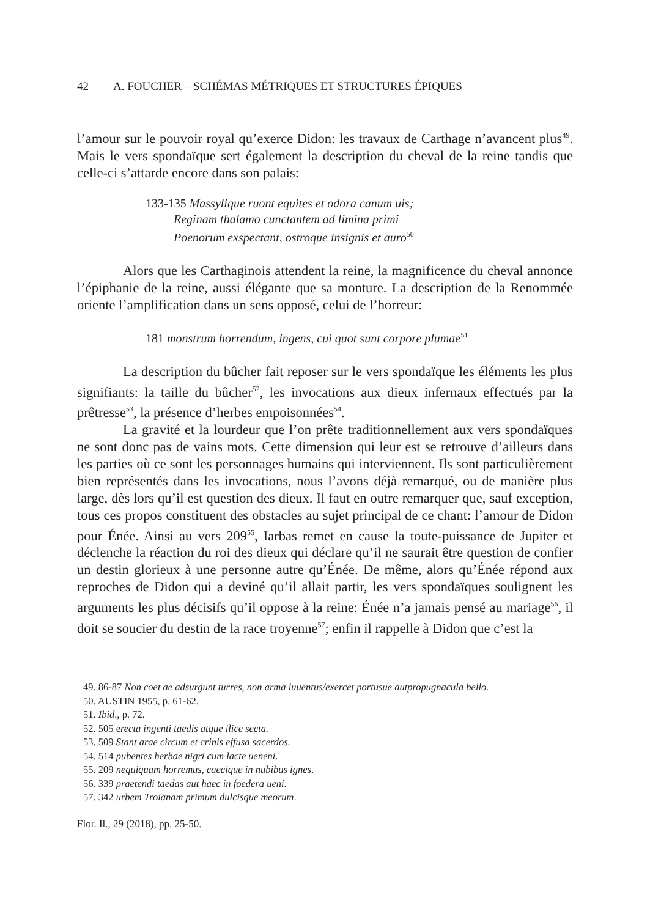42 A. FOUCHER – SCHÉMAS MÉTRIQUES ET STRUCTURES ÉPIQUES
l’amour sur le pouvoir royal qu’exerce Didon: les travaux de Carthage n’avancent plus<sup>49</sup>. Mais le vers spondaïque sert également la description du cheval de la reine tandis que celle-ci s’attarde encore dans son palais:
133-135 Massylique ruont equites et odora canum uis;
Reginam thalamo cunctantem ad limina primi
Poenorum exspectant, ostroque insignis et auro<sup>50</sup>
Alors que les Carthaginois attendent la reine, la magnificence du cheval annonce l’épiphanie de la reine, aussi élégante que sa monture. La description de la Renommée oriente l’amplification dans un sens opposé, celui de l’horreur:
181 monstrum horrendum, ingens, cui quot sunt corpore plumae<sup>51</sup>
La description du bûcher fait reposer sur le vers spondaïque les éléments les plus signifiants: la taille du bûcher<sup>52</sup>, les invocations aux dieux infernaux effectués par la prêtresse<sup>53</sup>, la présence d’herbes empoisonnées<sup>54</sup>.
La gravité et la lourdeur que l’on prête traditionnellement aux vers spondaïques ne sont donc pas de vains mots. Cette dimension qui leur est se retrouve d’ailleurs dans les parties où ce sont les personnages humains qui interviennent. Ils sont particulièrement bien représentés dans les invocations, nous l’avons déjà remarqué, ou de manière plus large, dès lors qu’il est question des dieux. Il faut en outre remarquer que, sauf exception, tous ces propos constituent des obstacles au sujet principal de ce chant: l’amour de Didon pour Énée. Ainsi au vers 209<sup>55</sup>, Iarbas remet en cause la toute-puissance de Jupiter et déclenche la réaction du roi des dieux qui déclare qu’il ne saurait être question de confier un destin glorieux à une personne autre qu’Énée. De même, alors qu’Énée répond aux reproches de Didon qui a deviné qu’il allait partir, les vers spondaïques soulignent les arguments les plus décisifs qu’il oppose à la reine: Énée n’a jamais pensé au mariage<sup>56</sup>, il doit se soucier du destin de la race troyenne<sup>57</sup>; enfin il rappelle à Didon que c’est la
49. 86-87 Non coet ae adsurgunt turres, non arma iuuentus/exercet portusue autpropugnacula bello.
50. AUSTIN 1955, p. 61-62.
51. Ibid., p. 72.
52. 505 erecta ingenti taedis atque ilice secta.
53. 509 Stant arae circum et crinis effusa sacerdos.
54. 514 pubentes herbae nigri cum lacte ueneni.
55. 209 nequiquam horremus, caecique in nubibus ignes.
56. 339 praetendi taedas aut haec in foedera ueni.
57. 342 urbem Troianam primum dulcisque meorum.
Flor. Il., 29 (2018), pp. 25-50.